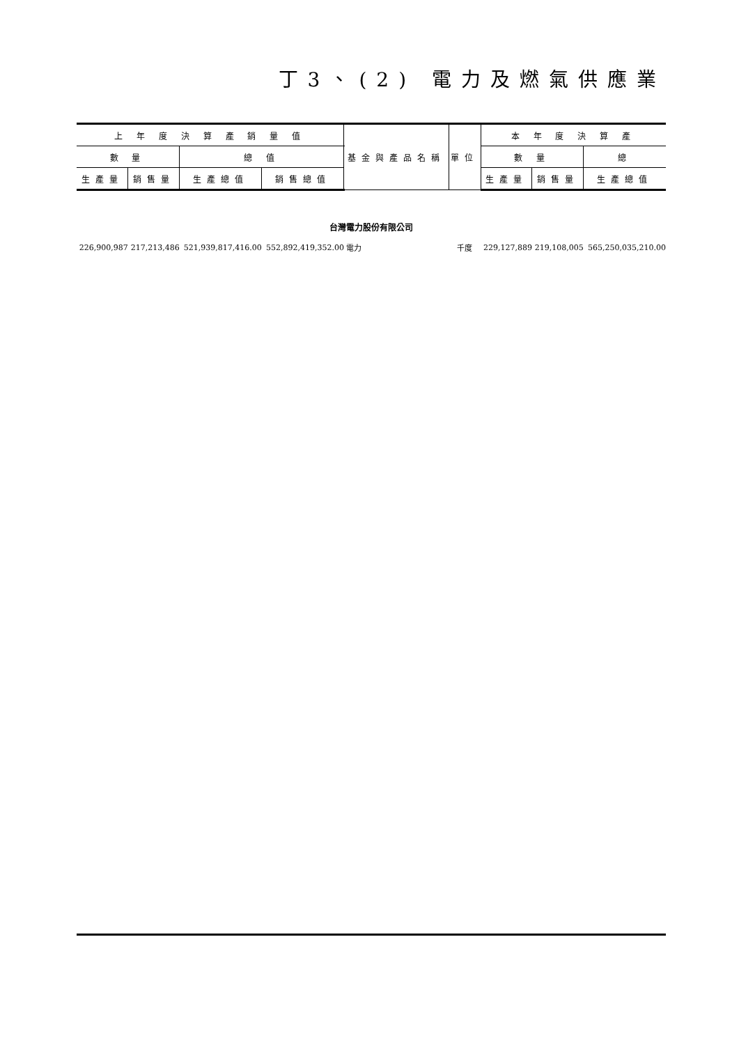丁3、(2) 電力及燃氣供應業
| 上 年 度 決 算 產 銷 量 值 | | | | 基金與產品名稱 | 單位 | 本 年 度 決 算 產 | | |
| --- | --- | --- | --- | --- | --- | --- | --- | --- |
| 數 量 | | 總 值 | | | | 數 量 | | 總 |
| 生產量 | 銷售量 | 生產總值 | 銷售總值 | | | 生產量 | 銷售量 | 生產總值 |
| 台灣電力股份有限公司 | | | | | | | | |
| 226,900,987 | 217,213,486 | 521,939,817,416.00 | 552,892,419,352.00 | 電力 | 千度 | 229,127,889 | 219,108,005 | 565,250,035,210.00 |